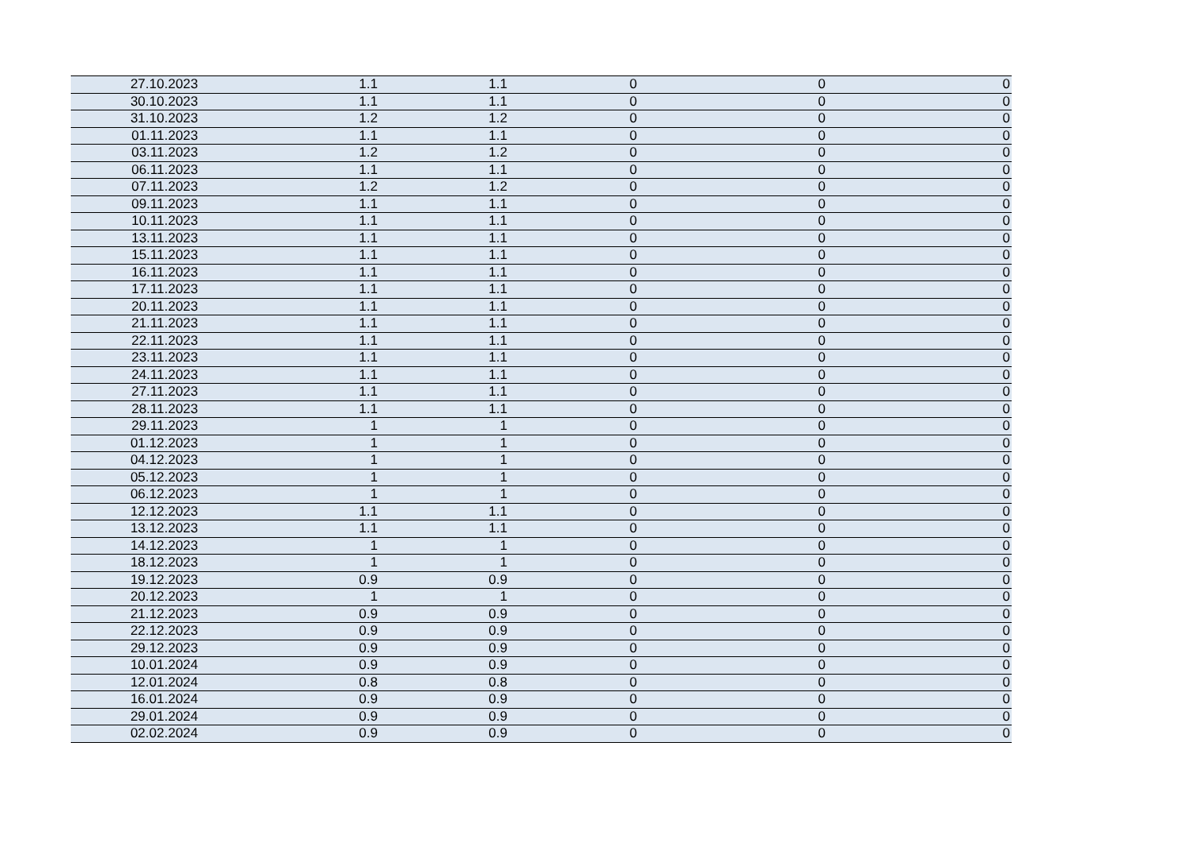| 27.10.2023 | 1.1 | 1.1 | 0 | 0 | 0 |
| 30.10.2023 | 1.1 | 1.1 | 0 | 0 | 0 |
| 31.10.2023 | 1.2 | 1.2 | 0 | 0 | 0 |
| 01.11.2023 | 1.1 | 1.1 | 0 | 0 | 0 |
| 03.11.2023 | 1.2 | 1.2 | 0 | 0 | 0 |
| 06.11.2023 | 1.1 | 1.1 | 0 | 0 | 0 |
| 07.11.2023 | 1.2 | 1.2 | 0 | 0 | 0 |
| 09.11.2023 | 1.1 | 1.1 | 0 | 0 | 0 |
| 10.11.2023 | 1.1 | 1.1 | 0 | 0 | 0 |
| 13.11.2023 | 1.1 | 1.1 | 0 | 0 | 0 |
| 15.11.2023 | 1.1 | 1.1 | 0 | 0 | 0 |
| 16.11.2023 | 1.1 | 1.1 | 0 | 0 | 0 |
| 17.11.2023 | 1.1 | 1.1 | 0 | 0 | 0 |
| 20.11.2023 | 1.1 | 1.1 | 0 | 0 | 0 |
| 21.11.2023 | 1.1 | 1.1 | 0 | 0 | 0 |
| 22.11.2023 | 1.1 | 1.1 | 0 | 0 | 0 |
| 23.11.2023 | 1.1 | 1.1 | 0 | 0 | 0 |
| 24.11.2023 | 1.1 | 1.1 | 0 | 0 | 0 |
| 27.11.2023 | 1.1 | 1.1 | 0 | 0 | 0 |
| 28.11.2023 | 1.1 | 1.1 | 0 | 0 | 0 |
| 29.11.2023 | 1 | 1 | 0 | 0 | 0 |
| 01.12.2023 | 1 | 1 | 0 | 0 | 0 |
| 04.12.2023 | 1 | 1 | 0 | 0 | 0 |
| 05.12.2023 | 1 | 1 | 0 | 0 | 0 |
| 06.12.2023 | 1 | 1 | 0 | 0 | 0 |
| 12.12.2023 | 1.1 | 1.1 | 0 | 0 | 0 |
| 13.12.2023 | 1.1 | 1.1 | 0 | 0 | 0 |
| 14.12.2023 | 1 | 1 | 0 | 0 | 0 |
| 18.12.2023 | 1 | 1 | 0 | 0 | 0 |
| 19.12.2023 | 0.9 | 0.9 | 0 | 0 | 0 |
| 20.12.2023 | 1 | 1 | 0 | 0 | 0 |
| 21.12.2023 | 0.9 | 0.9 | 0 | 0 | 0 |
| 22.12.2023 | 0.9 | 0.9 | 0 | 0 | 0 |
| 29.12.2023 | 0.9 | 0.9 | 0 | 0 | 0 |
| 10.01.2024 | 0.9 | 0.9 | 0 | 0 | 0 |
| 12.01.2024 | 0.8 | 0.8 | 0 | 0 | 0 |
| 16.01.2024 | 0.9 | 0.9 | 0 | 0 | 0 |
| 29.01.2024 | 0.9 | 0.9 | 0 | 0 | 0 |
| 02.02.2024 | 0.9 | 0.9 | 0 | 0 | 0 |